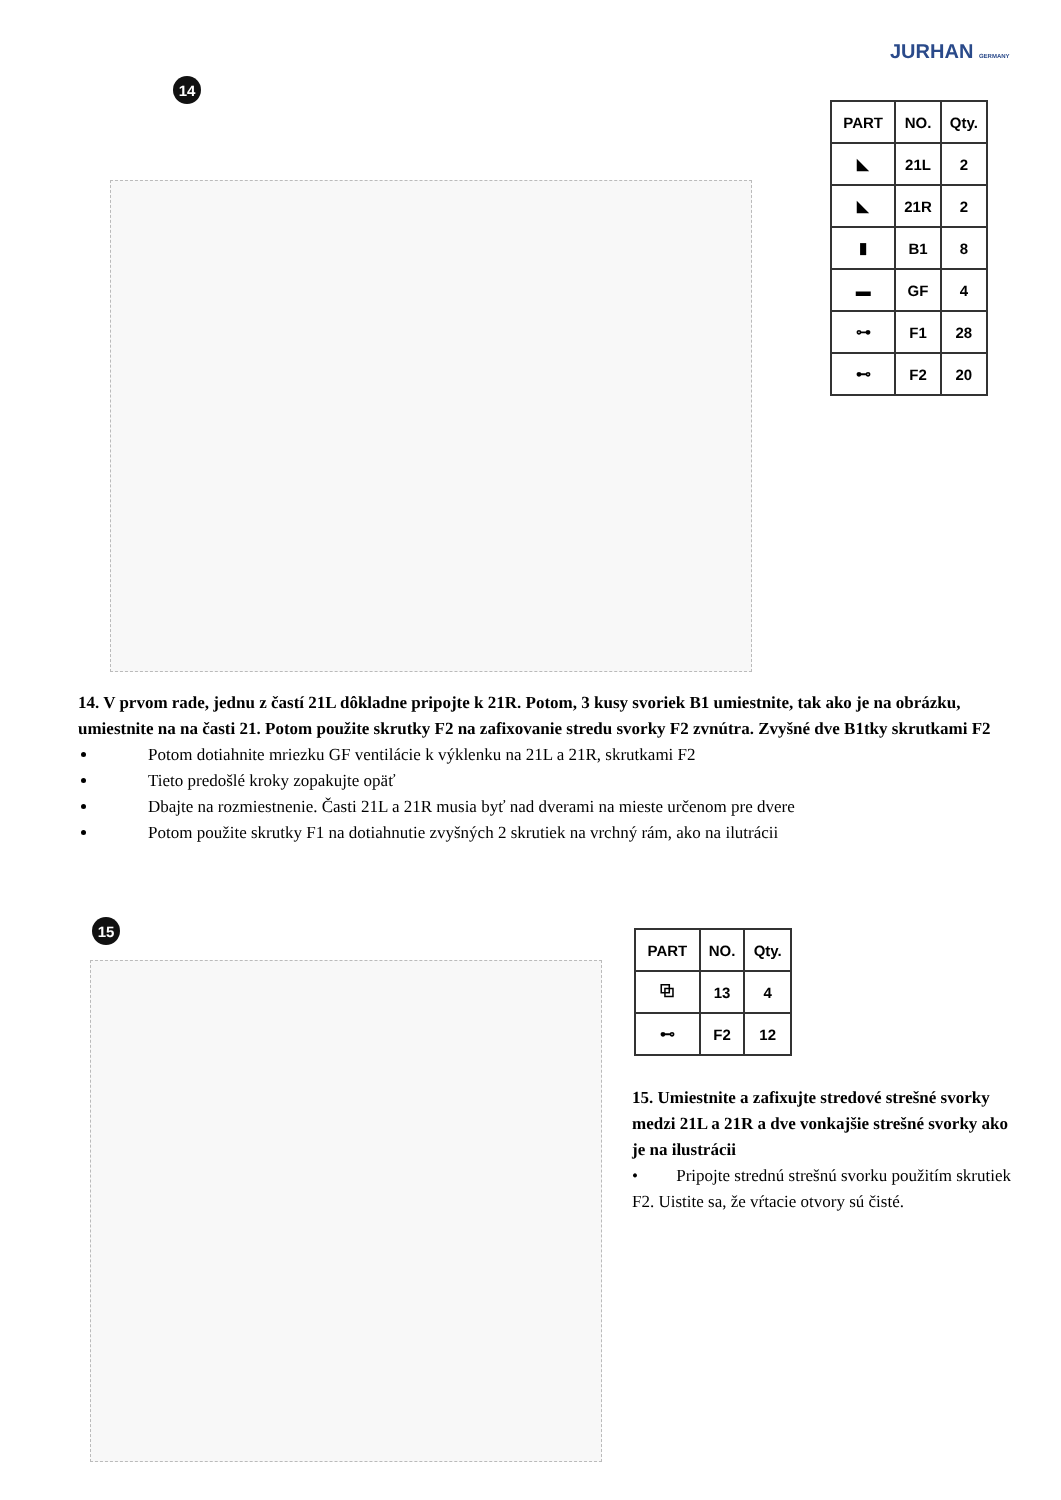JURHAN GERMANY
14
| PART | NO. | Qty. |
| --- | --- | --- |
| ◣ | 21L | 2 |
| ◣ | 21R | 2 |
| ▮ | B1 | 8 |
| ▬ | GF | 4 |
| ⊶ | F1 | 28 |
| ⊷ | F2 | 20 |
14. V prvom rade, jednu z častí 21L dôkladne pripojte k 21R. Potom, 3 kusy svoriek B1 umiestnite, tak ako je na obrázku, umiestnite na na časti 21. Potom použite skrutky F2 na zafixovanie stredu svorky F2 zvnútra. Zvyšné dve B1tky skrutkami F2
Potom dotiahnite mriezku GF ventilácie k výklenku na 21L a 21R, skrutkami F2
Tieto predošlé kroky zopakujte opäť
Dbajte na rozmiestnenie. Časti 21L a 21R musia byť nad dverami na mieste určenom pre dvere
Potom použite skrutky F1 na dotiahnutie zvyšných 2 skrutiek na vrchný rám, ako na ilutrácii
15
| PART | NO. | Qty. |
| --- | --- | --- |
| ⧉ | 13 | 4 |
| ⊷ | F2 | 12 |
15. Umiestnite a zafixujte stredové strešné svorky medzi 21L a 21R a dve vonkajšie strešné svorky ako je na ilustrácii
• Pripojte strednú strešnú svorku použitím skrutiek F2. Uistite sa, že vŕtacie otvory sú čisté.